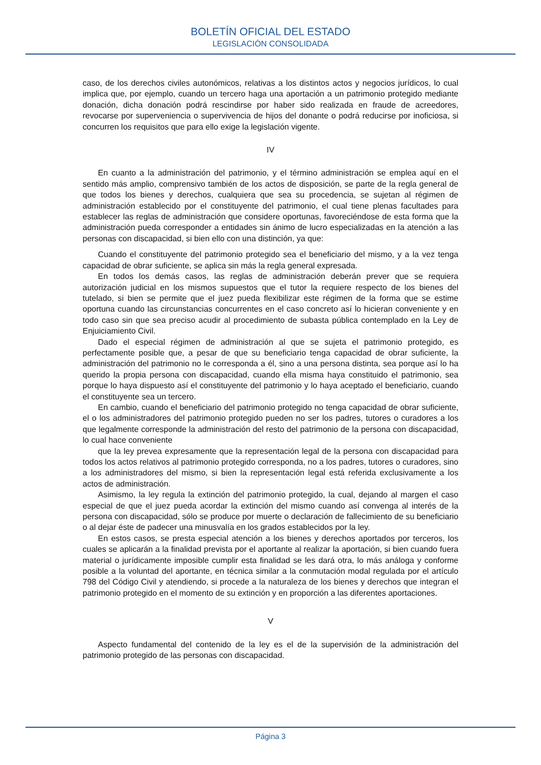BOLETÍN OFICIAL DEL ESTADO
LEGISLACIÓN CONSOLIDADA
caso, de los derechos civiles autonómicos, relativas a los distintos actos y negocios jurídicos, lo cual implica que, por ejemplo, cuando un tercero haga una aportación a un patrimonio protegido mediante donación, dicha donación podrá rescindirse por haber sido realizada en fraude de acreedores, revocarse por superveniencia o supervivencia de hijos del donante o podrá reducirse por inoficiosa, si concurren los requisitos que para ello exige la legislación vigente.
IV
En cuanto a la administración del patrimonio, y el término administración se emplea aquí en el sentido más amplio, comprensivo también de los actos de disposición, se parte de la regla general de que todos los bienes y derechos, cualquiera que sea su procedencia, se sujetan al régimen de administración establecido por el constituyente del patrimonio, el cual tiene plenas facultades para establecer las reglas de administración que considere oportunas, favoreciéndose de esta forma que la administración pueda corresponder a entidades sin ánimo de lucro especializadas en la atención a las personas con discapacidad, si bien ello con una distinción, ya que:
Cuando el constituyente del patrimonio protegido sea el beneficiario del mismo, y a la vez tenga capacidad de obrar suficiente, se aplica sin más la regla general expresada.
En todos los demás casos, las reglas de administración deberán prever que se requiera autorización judicial en los mismos supuestos que el tutor la requiere respecto de los bienes del tutelado, si bien se permite que el juez pueda flexibilizar este régimen de la forma que se estime oportuna cuando las circunstancias concurrentes en el caso concreto así lo hicieran conveniente y en todo caso sin que sea preciso acudir al procedimiento de subasta pública contemplado en la Ley de Enjuiciamiento Civil.
Dado el especial régimen de administración al que se sujeta el patrimonio protegido, es perfectamente posible que, a pesar de que su beneficiario tenga capacidad de obrar suficiente, la administración del patrimonio no le corresponda a él, sino a una persona distinta, sea porque así lo ha querido la propia persona con discapacidad, cuando ella misma haya constituido el patrimonio, sea porque lo haya dispuesto así el constituyente del patrimonio y lo haya aceptado el beneficiario, cuando el constituyente sea un tercero.
En cambio, cuando el beneficiario del patrimonio protegido no tenga capacidad de obrar suficiente, el o los administradores del patrimonio protegido pueden no ser los padres, tutores o curadores a los que legalmente corresponde la administración del resto del patrimonio de la persona con discapacidad, lo cual hace conveniente
que la ley prevea expresamente que la representación legal de la persona con discapacidad para todos los actos relativos al patrimonio protegido corresponda, no a los padres, tutores o curadores, sino a los administradores del mismo, si bien la representación legal está referida exclusivamente a los actos de administración.
Asimismo, la ley regula la extinción del patrimonio protegido, la cual, dejando al margen el caso especial de que el juez pueda acordar la extinción del mismo cuando así convenga al interés de la persona con discapacidad, sólo se produce por muerte o declaración de fallecimiento de su beneficiario o al dejar éste de padecer una minusvalía en los grados establecidos por la ley.
En estos casos, se presta especial atención a los bienes y derechos aportados por terceros, los cuales se aplicarán a la finalidad prevista por el aportante al realizar la aportación, si bien cuando fuera material o jurídicamente imposible cumplir esta finalidad se les dará otra, lo más análoga y conforme posible a la voluntad del aportante, en técnica similar a la conmutación modal regulada por el artículo 798 del Código Civil y atendiendo, si procede a la naturaleza de los bienes y derechos que integran el patrimonio protegido en el momento de su extinción y en proporción a las diferentes aportaciones.
V
Aspecto fundamental del contenido de la ley es el de la supervisión de la administración del patrimonio protegido de las personas con discapacidad.
Página 3